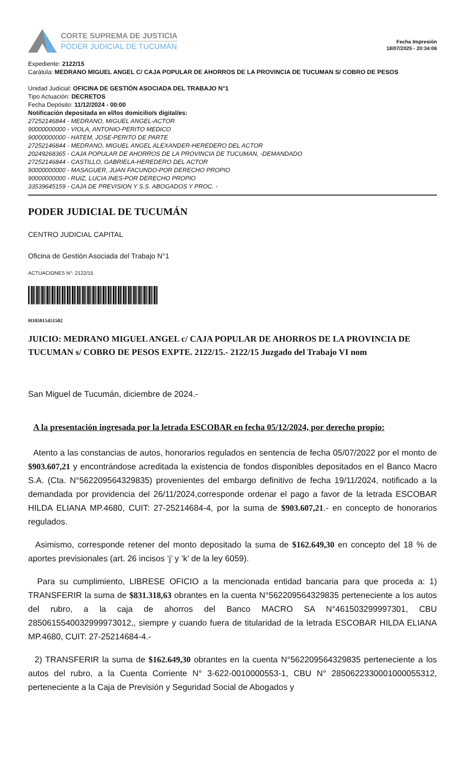CORTE SUPREMA DE JUSTICIA
PODER JUDICIAL DE TUCUMÁN
Fecha Impresión
18/07/2025 - 20:34:06
Expediente: 2122/15
Carátula: MEDRANO MIGUEL ANGEL C/ CAJA POPULAR DE AHORROS DE LA PROVINCIA DE TUCUMAN S/ COBRO DE PESOS
Unidad Judicial: OFICINA DE GESTIÓN ASOCIADA DEL TRABAJO N°1
Tipo Actuación: DECRETOS
Fecha Depósito: 11/12/2024 - 00:00
Notificación depositada en el/los domicilio/s digital/es:
27252146844 - MEDRANO, MIGUEL ANGEL-ACTOR
90000000000 - VIOLA, ANTONIO-PERITO MEDICO
90000000000 - HATEM, JOSE-PERITO DE PARTE
27252146844 - MEDRANO, MIGUEL ANGEL ALEXANDER-HEREDERO DEL ACTOR
20249268365 - CAJA POPULAR DE AHORROS DE LA PROVINCIA DE TUCUMAN, -DEMANDADO
27252146844 - CASTILLO, GABRIELA-HEREDERO DEL ACTOR
90000000000 - MASAGUER, JUAN FACUNDO-POR DERECHO PROPIO
90000000000 - RUIZ, LUCIA INES-POR DERECHO PROPIO
33539645159 - CAJA DE PREVISION Y S.S. ABOGADOS Y PROC. -
PODER JUDICIAL DE TUCUMÁN
CENTRO JUDICIAL CAPITAL
Oficina de Gestión Asociada del Trabajo N°1
ACTUACIONES N°: 2122/15
H105015451502
JUICIO: MEDRANO MIGUEL ANGEL c/ CAJA POPULAR DE AHORROS DE LA PROVINCIA DE TUCUMAN s/ COBRO DE PESOS EXPTE. 2122/15.- 2122/15 Juzgado del Trabajo VI nom
San Miguel de Tucumán, diciembre de 2024.-
A la presentación ingresada por la letrada ESCOBAR en fecha 05/12/2024, por derecho propio:
Atento a las constancias de autos, honorarios regulados en sentencia de fecha 05/07/2022 por el monto de $903.607,21 y encontrándose acreditada la existencia de fondos disponibles depositados en el Banco Macro S.A. (Cta. N°562209564329835) provenientes del embargo definitivo de fecha 19/11/2024, notificado a la demandada por providencia del 26/11/2024,corresponde ordenar el pago a favor de la letrada ESCOBAR HILDA ELIANA MP.4680, CUIT: 27-25214684-4, por la suma de $903.607,21.- en concepto de honorarios regulados.
Asimismo, corresponde retener del monto depositado la suma de $162.649,30 en concepto del 18 % de aportes previsionales (art. 26 incisos ‘j’ y ‘k’ de la ley 6059).
Para su cumplimiento, LIBRESE OFICIO a la mencionada entidad bancaria para que proceda a: 1) TRANSFERIR la suma de $831.318,63 obrantes en la cuenta N°562209564329835 perteneciente a los autos del rubro, a la caja de ahorros del Banco MACRO SA N°461503299997301, CBU 2850615540032999973012,, siempre y cuando fuera de titularidad de la letrada ESCOBAR HILDA ELIANA MP.4680, CUIT: 27-25214684-4.-
2) TRANSFERIR la suma de $162.649,30 obrantes en la cuenta N°562209564329835 perteneciente a los autos del rubro, a la Cuenta Corriente N° 3-622-0010000553-1, CBU N° 2850622330001000055312, perteneciente a la Caja de Previsión y Seguridad Social de Abogados y